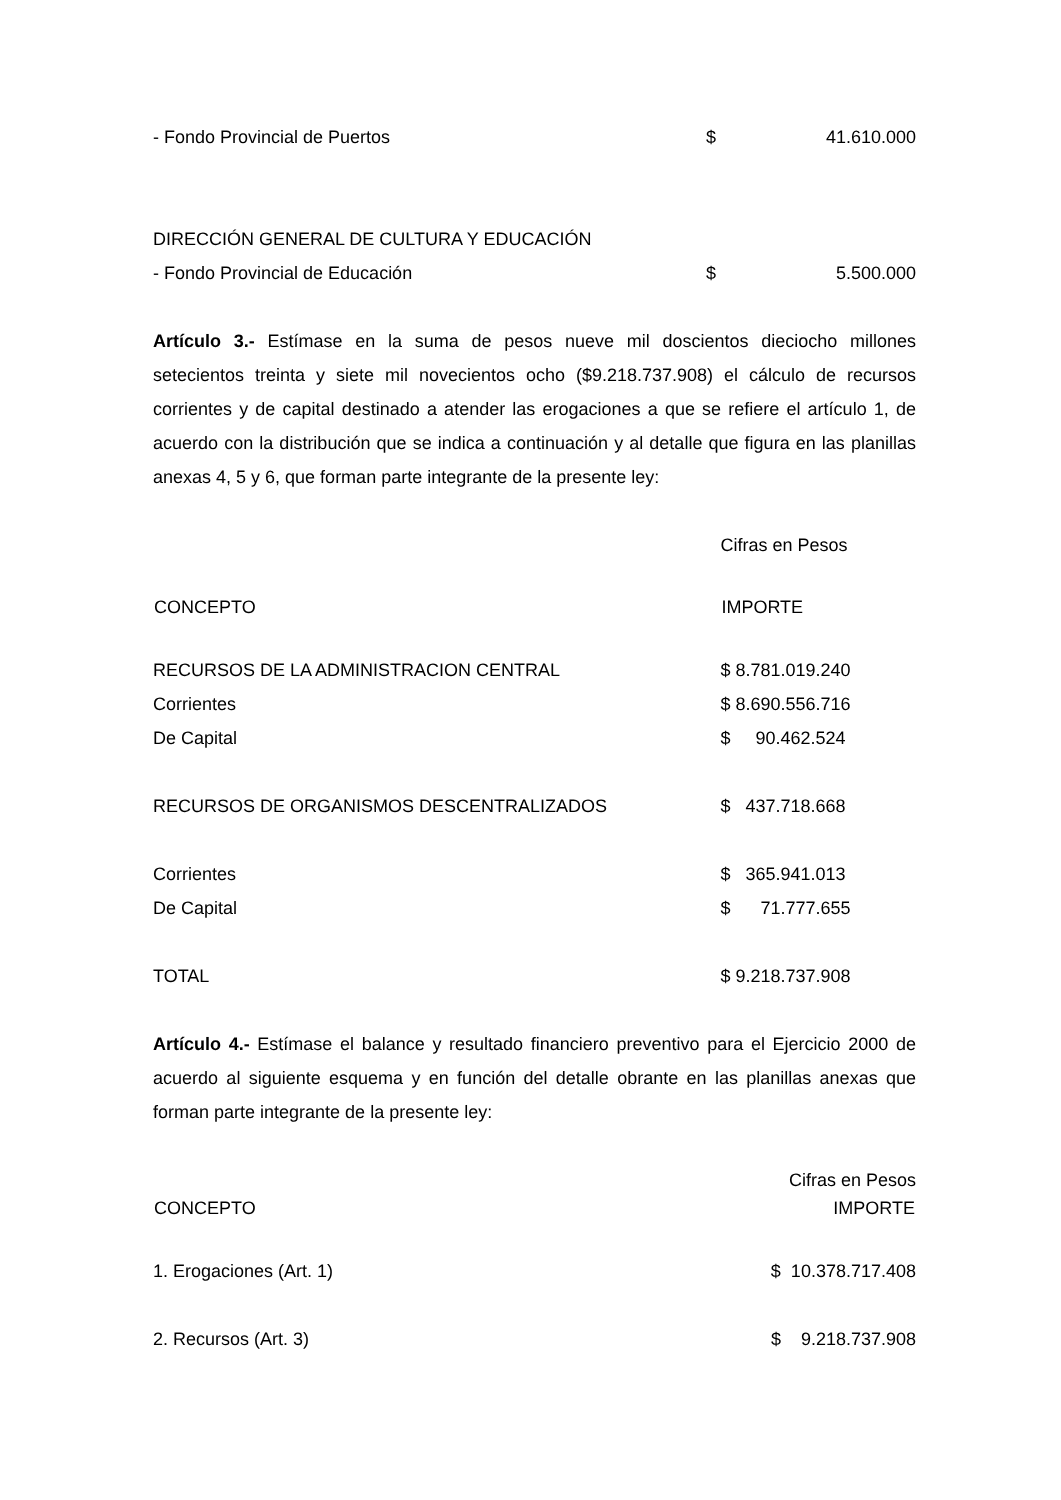| - Fondo Provincial de Puertos | $ | 41.610.000 |
DIRECCIÓN GENERAL DE CULTURA Y EDUCACIÓN
| - Fondo Provincial de Educación | $ | 5.500.000 |
Artículo 3.- Estímase en la suma de pesos nueve mil doscientos dieciocho millones setecientos treinta y siete mil novecientos ocho ($9.218.737.908) el cálculo de recursos corrientes y de capital destinado a atender las erogaciones a que se refiere el artículo 1, de acuerdo con la distribución que se indica a continuación y al detalle que figura en las planillas anexas 4, 5 y 6, que forman parte integrante de la presente ley:
| | Cifras en Pesos |
| CONCEPTO | IMPORTE |
| RECURSOS DE LA ADMINISTRACION CENTRAL | $ 8.781.019.240 |
| Corrientes | $ 8.690.556.716 |
| De Capital | $ 90.462.524 |
| RECURSOS DE ORGANISMOS DESCENTRALIZADOS | $ 437.718.668 |
| Corrientes | $ 365.941.013 |
| De Capital | $ 71.777.655 |
| TOTAL | $ 9.218.737.908 |
Artículo 4.- Estímase el balance y resultado financiero preventivo para el Ejercicio 2000 de acuerdo al siguiente esquema y en función del detalle obrante en las planillas anexas que forman parte integrante de la presente ley:
| | Cifras en Pesos |
| CONCEPTO | IMPORTE |
| 1. Erogaciones (Art. 1) | $ 10.378.717.408 |
| 2. Recursos (Art. 3) | $ 9.218.737.908 |